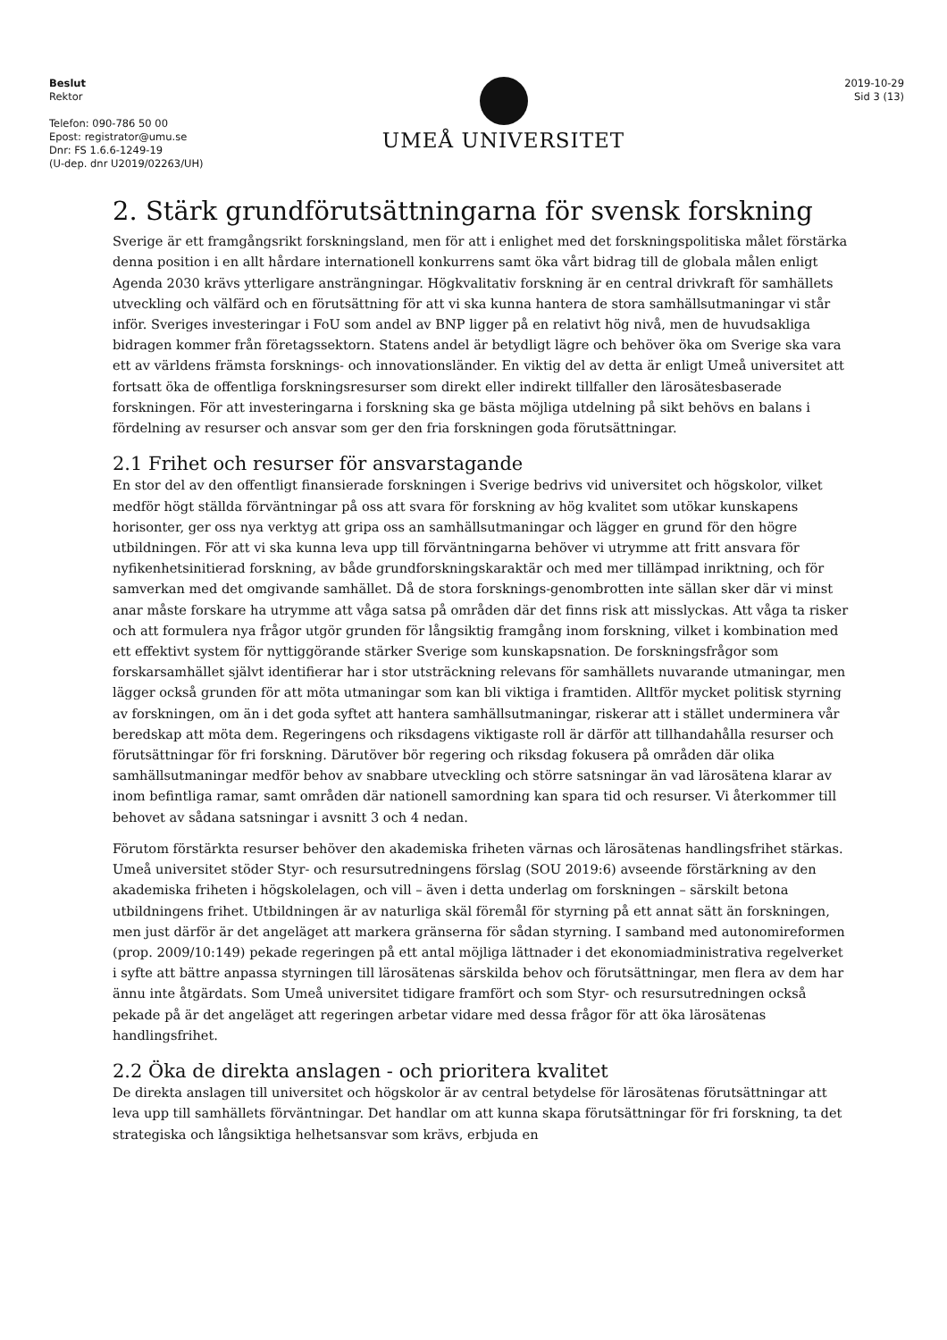Beslut
Rektor
Telefon: 090-786 50 00
Epost: registrator@umu.se
Dnr: FS 1.6.6-1249-19
(U-dep. dnr U2019/02263/UH)
UMEÅ UNIVERSITET
2019-10-29
Sid 3 (13)
2. Stärk grundförutsättningarna för svensk forskning
Sverige är ett framgångsrikt forskningsland, men för att i enlighet med det forskningspolitiska målet förstärka denna position i en allt hårdare internationell konkurrens samt öka vårt bidrag till de globala målen enligt Agenda 2030 krävs ytterligare ansträngningar. Högkvalitativ forskning är en central drivkraft för samhällets utveckling och välfärd och en förutsättning för att vi ska kunna hantera de stora samhällsutmaningar vi står inför. Sveriges investeringar i FoU som andel av BNP ligger på en relativt hög nivå, men de huvudsakliga bidragen kommer från företagssektorn. Statens andel är betydligt lägre och behöver öka om Sverige ska vara ett av världens främsta forsknings- och innovationsländer. En viktig del av detta är enligt Umeå universitet att fortsatt öka de offentliga forskningsresurser som direkt eller indirekt tillfaller den lärosätesbaserade forskningen. För att investeringarna i forskning ska ge bästa möjliga utdelning på sikt behövs en balans i fördelning av resurser och ansvar som ger den fria forskningen goda förutsättningar.
2.1 Frihet och resurser för ansvarstagande
En stor del av den offentligt finansierade forskningen i Sverige bedrivs vid universitet och högskolor, vilket medför högt ställda förväntningar på oss att svara för forskning av hög kvalitet som utökar kunskapens horisonter, ger oss nya verktyg att gripa oss an samhällsutmaningar och lägger en grund för den högre utbildningen. För att vi ska kunna leva upp till förväntningarna behöver vi utrymme att fritt ansvara för nyfikenhetsinitierad forskning, av både grundforskningskaraktär och med mer tillämpad inriktning, och för samverkan med det omgivande samhället. Då de stora forsknings-genombrotten inte sällan sker där vi minst anar måste forskare ha utrymme att våga satsa på områden där det finns risk att misslyckas. Att våga ta risker och att formulera nya frågor utgör grunden för långsiktig framgång inom forskning, vilket i kombination med ett effektivt system för nyttiggörande stärker Sverige som kunskapsnation. De forskningsfrågor som forskarsamhället självt identifierar har i stor utsträckning relevans för samhällets nuvarande utmaningar, men lägger också grunden för att möta utmaningar som kan bli viktiga i framtiden. Alltför mycket politisk styrning av forskningen, om än i det goda syftet att hantera samhällsutmaningar, riskerar att i stället underminera vår beredskap att möta dem. Regeringens och riksdagens viktigaste roll är därför att tillhandahålla resurser och förutsättningar för fri forskning. Därutöver bör regering och riksdag fokusera på områden där olika samhällsutmaningar medför behov av snabbare utveckling och större satsningar än vad lärosätena klarar av inom befintliga ramar, samt områden där nationell samordning kan spara tid och resurser. Vi återkommer till behovet av sådana satsningar i avsnitt 3 och 4 nedan.
Förutom förstärkta resurser behöver den akademiska friheten värnas och lärosätenas handlingsfrihet stärkas. Umeå universitet stöder Styr- och resursutredningens förslag (SOU 2019:6) avseende förstärkning av den akademiska friheten i högskolelagen, och vill – även i detta underlag om forskningen – särskilt betona utbildningens frihet. Utbildningen är av naturliga skäl föremål för styrning på ett annat sätt än forskningen, men just därför är det angeläget att markera gränserna för sådan styrning. I samband med autonomireformen (prop. 2009/10:149) pekade regeringen på ett antal möjliga lättnader i det ekonomiadministrativa regelverket i syfte att bättre anpassa styrningen till lärosätenas särskilda behov och förutsättningar, men flera av dem har ännu inte åtgärdats. Som Umeå universitet tidigare framfört och som Styr- och resursutredningen också pekade på är det angeläget att regeringen arbetar vidare med dessa frågor för att öka lärosätenas handlingsfrihet.
2.2 Öka de direkta anslagen - och prioritera kvalitet
De direkta anslagen till universitet och högskolor är av central betydelse för lärosätenas förutsättningar att leva upp till samhällets förväntningar. Det handlar om att kunna skapa förutsättningar för fri forskning, ta det strategiska och långsiktiga helhetsansvar som krävs, erbjuda en